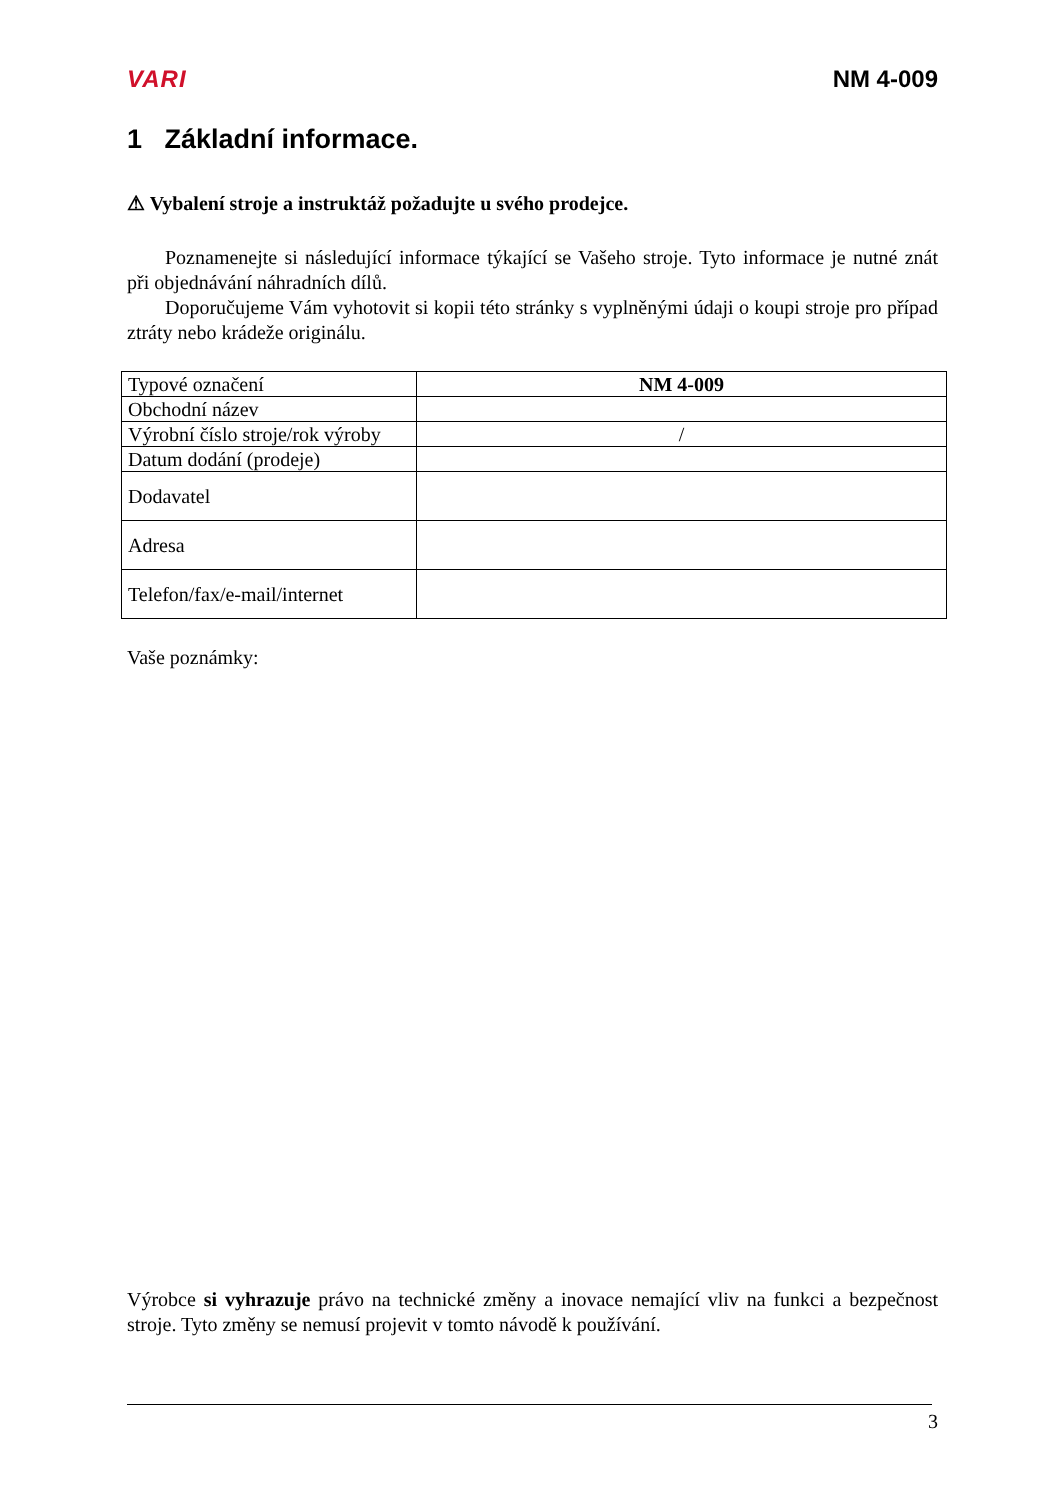VARI NM 4-009
1 Základní informace.
⚠ Vybalení stroje a instruktáž požadujte u svého prodejce.
Poznamenejte si následující informace týkající se Vašeho stroje. Tyto informace je nutné znát při objednávání náhradních dílů.
Doporučujeme Vám vyhotovit si kopii této stránky s vyplněnými údaji o koupi stroje pro případ ztráty nebo krádeže originálu.
| Typové označení | NM 4-009 |
| Obchodní název | |
| Výrobní číslo stroje/rok výroby | / |
| Datum dodání (prodeje) | |
| Dodavatel | |
| Adresa | |
| Telefon/fax/e-mail/internet | |
Vaše poznámky:
Výrobce si vyhrazuje právo na technické změny a inovace nemající vliv na funkci a bezpečnost stroje. Tyto změny se nemusí projevit v tomto návodě k používání.
3